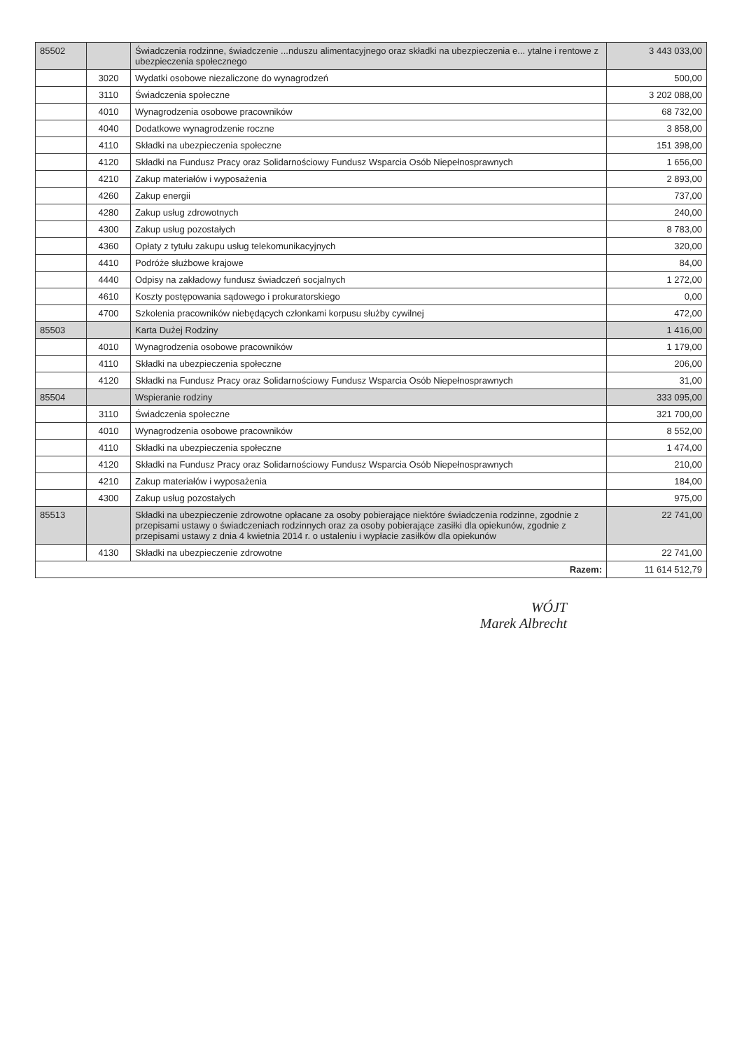| 85502 | | Świadczenia rodzinne, świadczenie ...nduszu alimentacyjnego oraz składki na ubezpieczenia e... ytalne i rentowe z ubezpieczenia społecznego | 3 443 033,00 |
| | 3020 | Wydatki osobowe niezaliczone do wynagrodzeń | 500,00 |
| | 3110 | Świadczenia społeczne | 3 202 088,00 |
| | 4010 | Wynagrodzenia osobowe pracowników | 68 732,00 |
| | 4040 | Dodatkowe wynagrodzenie roczne | 3 858,00 |
| | 4110 | Składki na ubezpieczenia społeczne | 151 398,00 |
| | 4120 | Składki na Fundusz Pracy oraz Solidarnościowy Fundusz Wsparcia Osób Niepełnosprawnych | 1 656,00 |
| | 4210 | Zakup materiałów i wyposażenia | 2 893,00 |
| | 4260 | Zakup energii | 737,00 |
| | 4280 | Zakup usług zdrowotnych | 240,00 |
| | 4300 | Zakup usług pozostałych | 8 783,00 |
| | 4360 | Opłaty z tytułu zakupu usług telekomunikacyjnych | 320,00 |
| | 4410 | Podróże służbowe krajowe | 84,00 |
| | 4440 | Odpisy na zakładowy fundusz świadczeń socjalnych | 1 272,00 |
| | 4610 | Koszty postępowania sądowego i prokuratorskiego | 0,00 |
| | 4700 | Szkolenia pracowników niebędących członkami korpusu służby cywilnej | 472,00 |
| 85503 | | Karta Dużej Rodziny | 1 416,00 |
| | 4010 | Wynagrodzenia osobowe pracowników | 1 179,00 |
| | 4110 | Składki na ubezpieczenia społeczne | 206,00 |
| | 4120 | Składki na Fundusz Pracy oraz Solidarnościowy Fundusz Wsparcia Osób Niepełnosprawnych | 31,00 |
| 85504 | | Wspieranie rodziny | 333 095,00 |
| | 3110 | Świadczenia społeczne | 321 700,00 |
| | 4010 | Wynagrodzenia osobowe pracowników | 8 552,00 |
| | 4110 | Składki na ubezpieczenia społeczne | 1 474,00 |
| | 4120 | Składki na Fundusz Pracy oraz Solidarnościowy Fundusz Wsparcia Osób Niepełnosprawnych | 210,00 |
| | 4210 | Zakup materiałów i wyposażenia | 184,00 |
| | 4300 | Zakup usług pozostałych | 975,00 |
| 85513 | | Składki na ubezpieczenie zdrowotne opłacane za osoby pobierające niektóre świadczenia rodzinne, zgodnie z przepisami ustawy o świadczeniach rodzinnych oraz za osoby pobierające zasiłki dla opiekunów, zgodnie z przepisami ustawy z dnia 4 kwietnia 2014 r. o ustaleniu i wypłacie zasiłków dla opiekunów | 22 741,00 |
| | 4130 | Składki na ubezpieczenie zdrowotne | 22 741,00 |
| Razem: | | | 11 614 512,79 |
WÓJT
Marek Albrecht